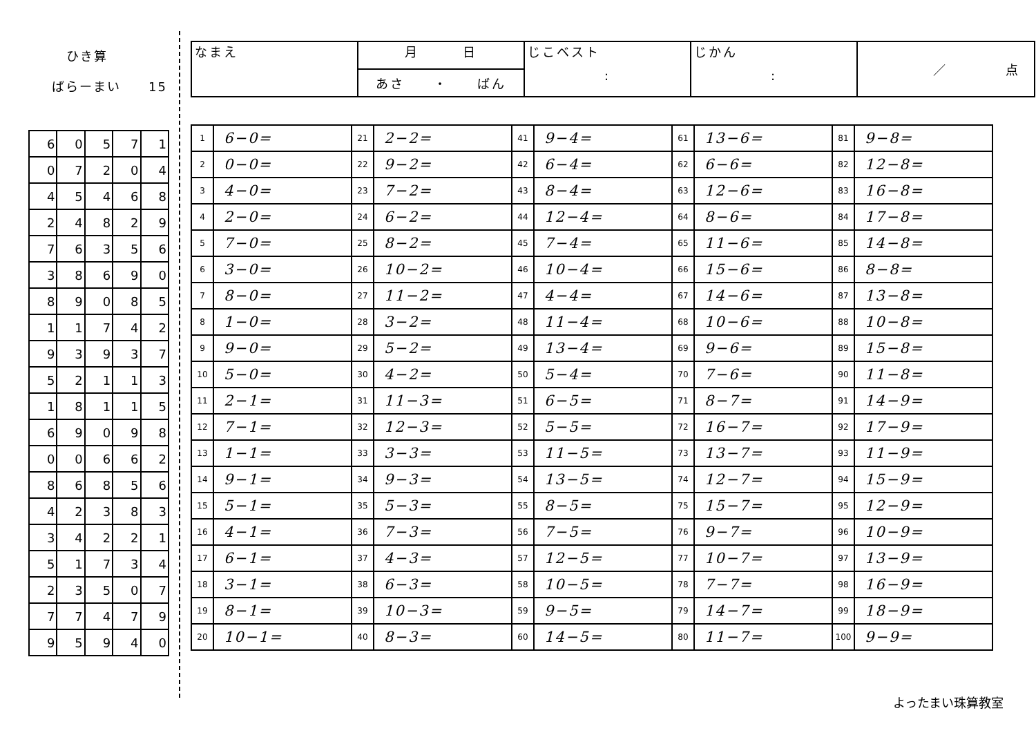ひき算
ばらーまい　　15
| 6 | 0 | 5 | 7 | 1 |
| 0 | 7 | 2 | 0 | 4 |
| 4 | 5 | 4 | 6 | 8 |
| 2 | 4 | 8 | 2 | 9 |
| 7 | 6 | 3 | 5 | 6 |
| 3 | 8 | 6 | 9 | 0 |
| 8 | 9 | 0 | 8 | 5 |
| 1 | 1 | 7 | 4 | 2 |
| 9 | 3 | 9 | 3 | 7 |
| 5 | 2 | 1 | 1 | 3 |
| 1 | 8 | 1 | 1 | 5 |
| 6 | 9 | 0 | 9 | 8 |
| 0 | 0 | 6 | 6 | 2 |
| 8 | 6 | 8 | 5 | 6 |
| 4 | 2 | 3 | 8 | 3 |
| 3 | 4 | 2 | 2 | 1 |
| 5 | 1 | 7 | 3 | 4 |
| 2 | 3 | 5 | 0 | 7 |
| 7 | 7 | 4 | 7 | 9 |
| 9 | 5 | 9 | 4 | 0 |
| なまえ | 月 日 | じこベスト : | じかん : | ／ 点 |
| | あさ ・ ばん | | | |
| 1 | 6−0= | 21 | 2−2= | 41 | 9−4= | 61 | 13−6= | 81 | 9−8= |
| 2 | 0−0= | 22 | 9−2= | 42 | 6−4= | 62 | 6−6= | 82 | 12−8= |
| 3 | 4−0= | 23 | 7−2= | 43 | 8−4= | 63 | 12−6= | 83 | 16−8= |
| 4 | 2−0= | 24 | 6−2= | 44 | 12−4= | 64 | 8−6= | 84 | 17−8= |
| 5 | 7−0= | 25 | 8−2= | 45 | 7−4= | 65 | 11−6= | 85 | 14−8= |
| 6 | 3−0= | 26 | 10−2= | 46 | 10−4= | 66 | 15−6= | 86 | 8−8= |
| 7 | 8−0= | 27 | 11−2= | 47 | 4−4= | 67 | 14−6= | 87 | 13−8= |
| 8 | 1−0= | 28 | 3−2= | 48 | 11−4= | 68 | 10−6= | 88 | 10−8= |
| 9 | 9−0= | 29 | 5−2= | 49 | 13−4= | 69 | 9−6= | 89 | 15−8= |
| 10 | 5−0= | 30 | 4−2= | 50 | 5−4= | 70 | 7−6= | 90 | 11−8= |
| 11 | 2−1= | 31 | 11−3= | 51 | 6−5= | 71 | 8−7= | 91 | 14−9= |
| 12 | 7−1= | 32 | 12−3= | 52 | 5−5= | 72 | 16−7= | 92 | 17−9= |
| 13 | 1−1= | 33 | 3−3= | 53 | 11−5= | 73 | 13−7= | 93 | 11−9= |
| 14 | 9−1= | 34 | 9−3= | 54 | 13−5= | 74 | 12−7= | 94 | 15−9= |
| 15 | 5−1= | 35 | 5−3= | 55 | 8−5= | 75 | 15−7= | 95 | 12−9= |
| 16 | 4−1= | 36 | 7−3= | 56 | 7−5= | 76 | 9−7= | 96 | 10−9= |
| 17 | 6−1= | 37 | 4−3= | 57 | 12−5= | 77 | 10−7= | 97 | 13−9= |
| 18 | 3−1= | 38 | 6−3= | 58 | 10−5= | 78 | 7−7= | 98 | 16−9= |
| 19 | 8−1= | 39 | 10−3= | 59 | 9−5= | 79 | 14−7= | 99 | 18−9= |
| 20 | 10−1= | 40 | 8−3= | 60 | 14−5= | 80 | 11−7= | 100 | 9−9= |
よったまい珠算教室